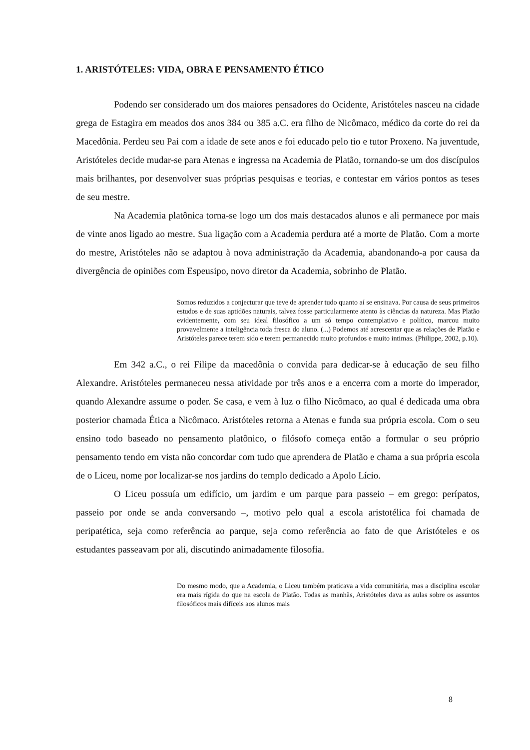1. ARISTÓTELES: VIDA, OBRA E PENSAMENTO ÉTICO
Podendo ser considerado um dos maiores pensadores do Ocidente, Aristóteles nasceu na cidade grega de Estagira em meados dos anos 384 ou 385 a.C. era filho de Nicômaco, médico da corte do rei da Macedônia. Perdeu seu Pai com a idade de sete anos e foi educado pelo tio e tutor Proxeno. Na juventude, Aristóteles decide mudar-se para Atenas e ingressa na Academia de Platão, tornando-se um dos discípulos mais brilhantes, por desenvolver suas próprias pesquisas e teorias, e contestar em vários pontos as teses de seu mestre.
Na Academia platônica torna-se logo um dos mais destacados alunos e ali permanece por mais de vinte anos ligado ao mestre. Sua ligação com a Academia perdura até a morte de Platão. Com a morte do mestre, Aristóteles não se adaptou à nova administração da Academia, abandonando-a por causa da divergência de opiniões com Espeusipo, novo diretor da Academia, sobrinho de Platão.
Somos reduzidos a conjecturar que teve de aprender tudo quanto aí se ensinava. Por causa de seus primeiros estudos e de suas aptidões naturais, talvez fosse particularmente atento às ciências da natureza. Mas Platão evidentemente, com seu ideal filosófico a um só tempo contemplativo e político, marcou muito provavelmente a inteligência toda fresca do aluno. (...) Podemos até acrescentar que as relações de Platão e Aristóteles parece terem sido e terem permanecido muito profundos e muito intimas. (Philippe, 2002, p.10).
Em 342 a.C., o rei Filipe da macedônia o convida para dedicar-se à educação de seu filho Alexandre. Aristóteles permaneceu nessa atividade por três anos e a encerra com a morte do imperador, quando Alexandre assume o poder. Se casa, e vem à luz o filho Nicômaco, ao qual é dedicada uma obra posterior chamada Ética a Nicômaco. Aristóteles retorna a Atenas e funda sua própria escola. Com o seu ensino todo baseado no pensamento platônico, o filósofo começa então a formular o seu próprio pensamento tendo em vista não concordar com tudo que aprendera de Platão e chama a sua própria escola de o Liceu, nome por localizar-se nos jardins do templo dedicado a Apolo Lício.
O Liceu possuía um edifício, um jardim e um parque para passeio – em grego: perípatos, passeio por onde se anda conversando –, motivo pelo qual a escola aristotélica foi chamada de peripatética, seja como referência ao parque, seja como referência ao fato de que Aristóteles e os estudantes passeavam por ali, discutindo animadamente filosofia.
Do mesmo modo, que a Academia, o Liceu também praticava a vida comunitária, mas a disciplina escolar era mais rígida do que na escola de Platão. Todas as manhãs, Aristóteles dava as aulas sobre os assuntos filosóficos mais difíceis aos alunos mais
8